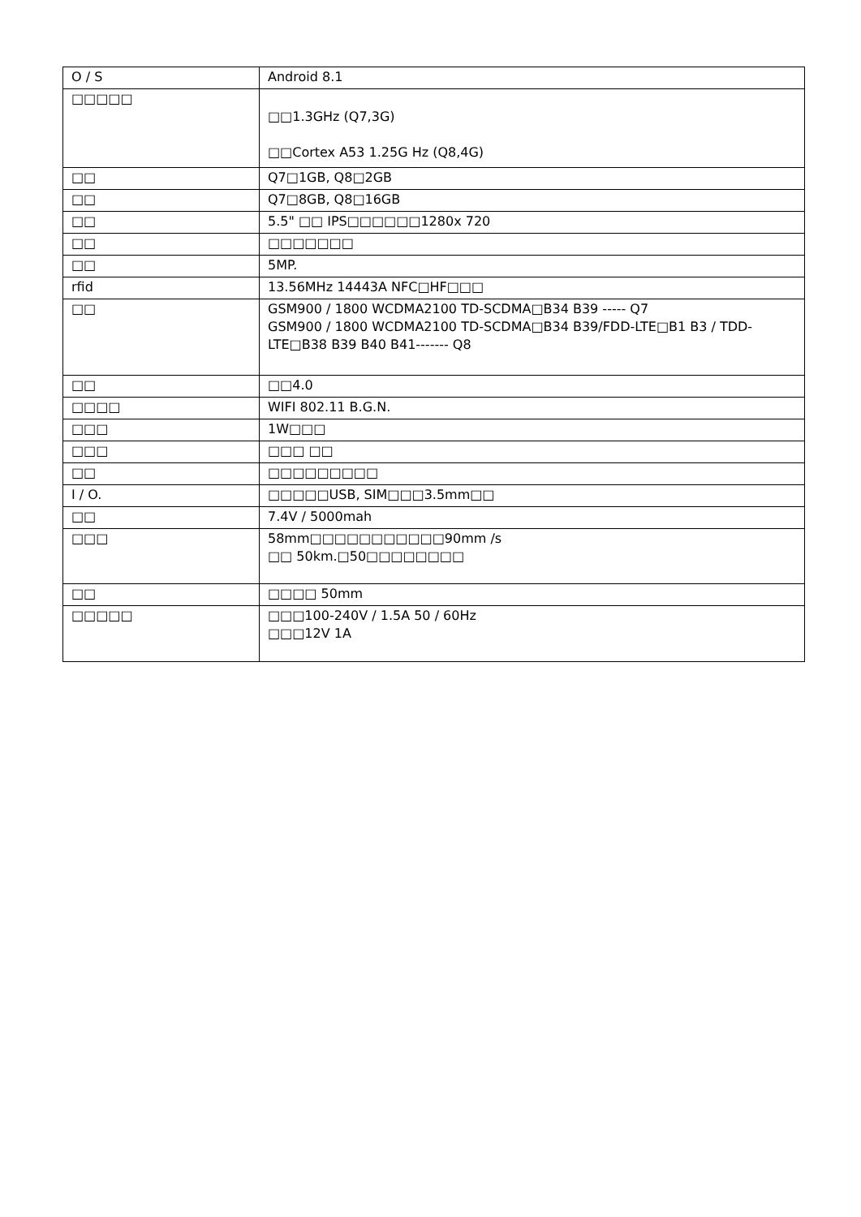| O / S | Android 8.1 |
| □□□□□ | □□1.3GHz (Q7,3G) □□Cortex A53 1.25G Hz (Q8,4G) |
| □□ | Q7□1GB, Q8□2GB |
| □□ | Q7□8GB, Q8□16GB |
| □□ | 5.5" □□ IPS□□□□□□1280x 720 |
| □□ | □□□□□□□ |
| □□ | 5MP. |
| rfid | 13.56MHz 14443A NFC□HF□□□ |
| □□ | GSM900 / 1800 WCDMA2100 TD-SCDMA□B34 B39 ----- Q7 GSM900 / 1800 WCDMA2100 TD-SCDMA□B34 B39/FDD-LTE□B1 B3 / TDD-LTE□B38 B39 B40 B41------- Q8 |
| □□ | □□4.0 |
| □□□□ | WIFI 802.11 B.G.N. |
| □□□ | 1W□□□ |
| □□□ | □□□ □□ |
| □□ | □□□□□□□□□ |
| I / O. | □□□□□USB, SIM□□□3.5mm□□ |
| □□ | 7.4V / 5000mah |
| □□□ | 58mm□□□□□□□□□□□90mm /s □□ 50km.□50□□□□□□□□ |
| □□ | □□□□ 50mm |
| □□□□□ | □□□100-240V / 1.5A 50 / 60Hz □□□12V 1A |